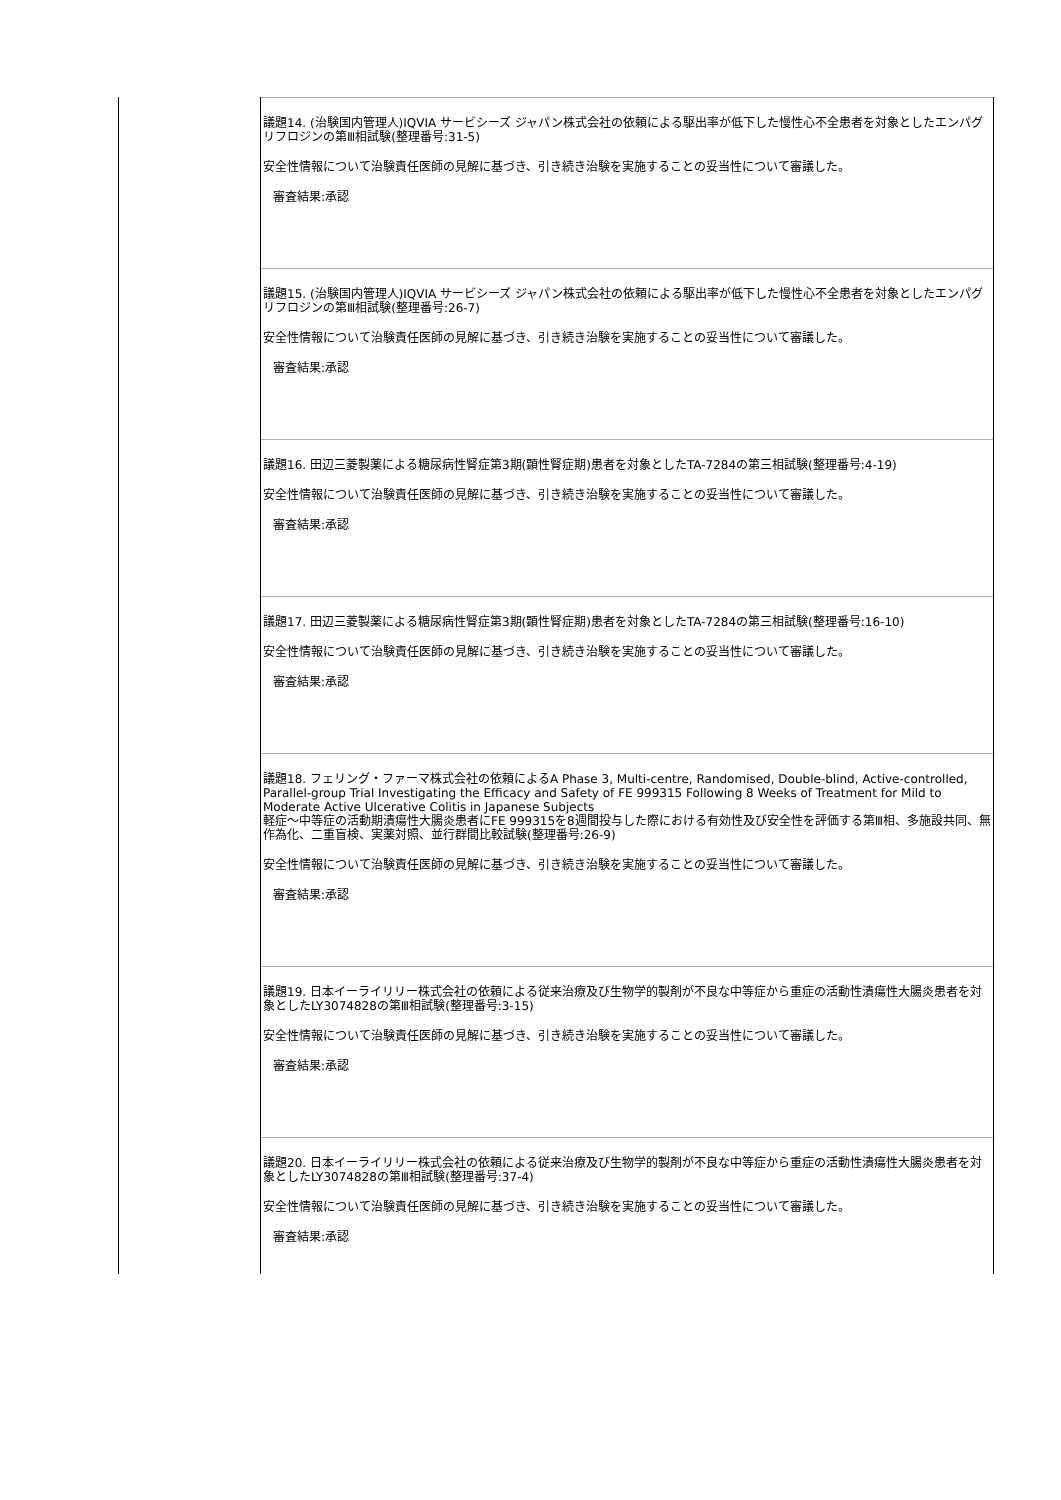| | 議題14. (治験国内管理人)IQVIA サービシーズ ジャパン株式会社の依頼による駆出率が低下した慢性心不全患者を対象としたエンパグリフロジンの第Ⅲ相試験(整理番号:31-5) 安全性情報について治験責任医師の見解に基づき、引き続き治験を実施することの妥当性について審議した。 審査結果:承認 議題15. (治験国内管理人)IQVIA サービシーズ ジャパン株式会社の依頼による駆出率が低下した慢性心不全患者を対象としたエンパグリフロジンの第Ⅲ相試験(整理番号:26-7) 安全性情報について治験責任医師の見解に基づき、引き続き治験を実施することの妥当性について審議した。 審査結果:承認 議題16. 田辺三菱製薬による糖尿病性腎症第3期(顕性腎症期)患者を対象としたTA-7284の第三相試験(整理番号:4-19) 安全性情報について治験責任医師の見解に基づき、引き続き治験を実施することの妥当性について審議した。 審査結果:承認 議題17. 田辺三菱製薬による糖尿病性腎症第3期(顕性腎症期)患者を対象としたTA-7284の第三相試験(整理番号:16-10) 安全性情報について治験責任医師の見解に基づき、引き続き治験を実施することの妥当性について審議した。 審査結果:承認 議題18. フェリング・ファーマ株式会社の依頼によるA Phase 3, Multi-centre, Randomised, Double-blind, Active-controlled, Parallel-group Trial Investigating the Efficacy and Safety of FE 999315 Following 8 Weeks of Treatment for Mild to Moderate Active Ulcerative Colitis in Japanese Subjects 軽症～中等症の活動期潰瘍性大腸炎患者にFE 999315を8週間投与した際における有効性及び安全性を評価する第Ⅲ相、多施設共同、無作為化、二重盲検、実薬対照、並行群間比較試験(整理番号:26-9) 安全性情報について治験責任医師の見解に基づき、引き続き治験を実施することの妥当性について審議した。 審査結果:承認 議題19. 日本イーライリリー株式会社の依頼による従来治療及び生物学的製剤が不良な中等症から重症の活動性潰瘍性大腸炎患者を対象としたLY3074828の第Ⅲ相試験(整理番号:3-15) 安全性情報について治験責任医師の見解に基づき、引き続き治験を実施することの妥当性について審議した。 審査結果:承認 議題20. 日本イーライリリー株式会社の依頼による従来治療及び生物学的製剤が不良な中等症から重症の活動性潰瘍性大腸炎患者を対象としたLY3074828の第Ⅲ相試験(整理番号:37-4) 安全性情報について治験責任医師の見解に基づき、引き続き治験を実施することの妥当性について審議した。 審査結果:承認 |